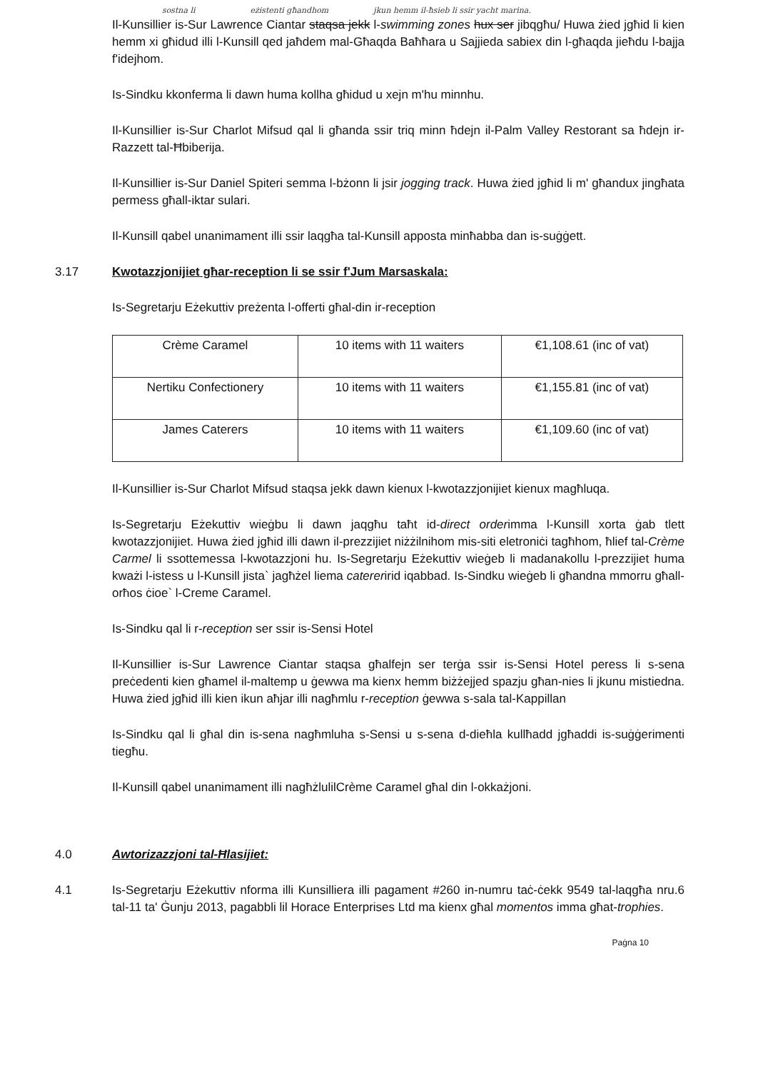sostna li eżistenti għandhom jkun hemm il-ħsieb li ssir yacht marina.
Il-Kunsillier is-Sur Lawrence Ciantar staqsa jekk l-swimming zones hux ser jibqgħu/ Huwa żied jgħid li kien hemm xi għidud illi l-Kunsill qed jaħdem mal-Għaqda Baħħara u Sajjieda sabiex din l-għaqda jieħdu l-bajja f'idejhom.
Is-Sindku kkonferma li dawn huma kollha għidud u xejn m'hu minnhu.
Il-Kunsillier is-Sur Charlot Mifsud qal li għanda ssir triq minn ħdejn il-Palm Valley Restorant sa ħdejn ir-Razzett tal-Ħbiberija.
Il-Kunsillier is-Sur Daniel Spiteri semma l-bżonn li jsir jogging track. Huwa żied jgħid li m' għandux jingħata permess għall-iktar sulari.
Il-Kunsill qabel unanimament illi ssir laqgħa tal-Kunsill apposta minħabba dan is-suġġett.
3.17 Kwotazzjonijiet għar-reception li se ssir f'Jum Marsaskala:
Is-Segretarju Eżekuttiv preżenta l-offerti għal-din ir-reception
| Crème Caramel | 10 items with 11 waiters | €1,108.61 (inc of vat) |
| Nertiku Confectionery | 10 items with 11 waiters | €1,155.81 (inc of vat) |
| James Caterers | 10 items with 11 waiters | €1,109.60 (inc of vat) |
Il-Kunsillier is-Sur Charlot Mifsud staqsa jekk dawn kienux l-kwotazzjonijiet kienux magħluqa.
Is-Segretarju Eżekuttiv wieġbu li dawn jaqgħu taħt id-direct orderimma l-Kunsill xorta ġab tlett kwotazzjonijiet. Huwa żied jgħid illi dawn il-prezzijiet niżżilnihom mis-siti eletroniċi tagħhom, ħlief tal-Crème Carmel li ssottemessa l-kwotazzjoni hu. Is-Segretarju Eżekuttiv wieġeb li madanakollu l-prezzijiet huma kważi l-istess u l-Kunsill jista` jagħżel liema catereririd iqabbad. Is-Sindku wieġeb li għandna mmorru għall-orħos ċioe` l-Creme Caramel.
Is-Sindku qal li r-reception ser ssir is-Sensi Hotel
Il-Kunsillier is-Sur Lawrence Ciantar staqsa għalfejn ser terġa ssir is-Sensi Hotel peress li s-sena preċedenti kien għamel il-maltemp u ġewwa ma kienx hemm biżżejjed spazju għan-nies li jkunu mistiedna. Huwa żied jgħid illi kien ikun aħjar illi nagħmlu r-reception ġewwa s-sala tal-Kappillan
Is-Sindku qal li għal din is-sena nagħmluha s-Sensi u s-sena d-dieħla kullħadd jgħaddi is-suġġerimenti tiegħu.
Il-Kunsill qabel unanimament illi nagħżlulilCrème Caramel għal din l-okkażjoni.
4.0 Awtorizazzjoni tal-Ħlasijiet:
4.1 Is-Segretarju Eżekuttiv nforma illi Kunsilliera illi pagament #260 in-numru taċ-ċekk 9549 tal-laqgħa nru.6 tal-11 ta' Ġunju 2013, pagabbli lil Horace Enterprises Ltd ma kienx għal momentos imma għat-trophies.
Paġna 10